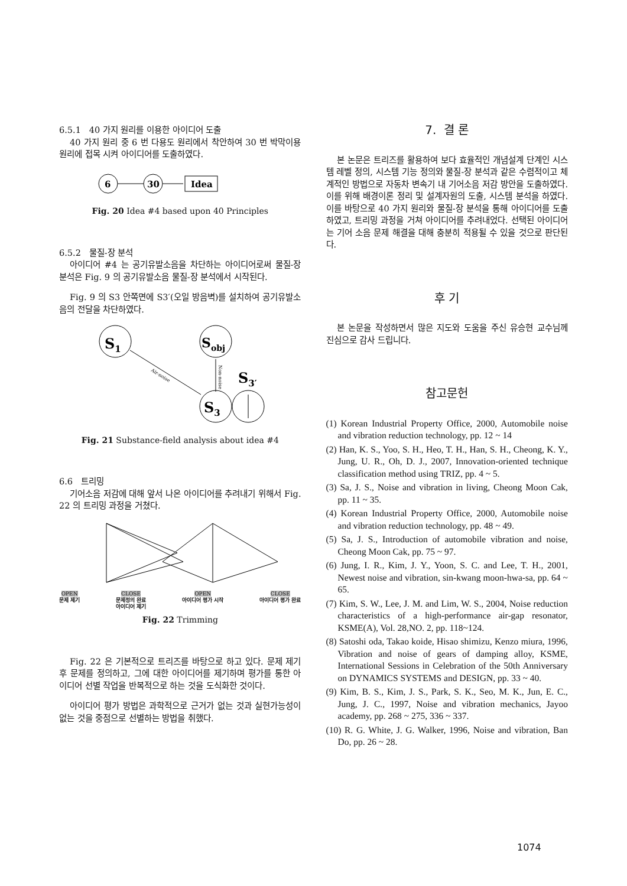6.5.1 40 가지 원리를 이용한 아이디어 도출
40 가지 원리 중 6 번 다용도 원리에서 착안하여 30 번 박막이용 원리에 접목 시켜 아이디어를 도출하였다.
6
30
Idea
Fig. 20 Idea #4 based upon 40 Principles
6.5.2 물질-장 분석
아이디어 #4 는 공기유발소음을 차단하는 아이디어로써 물질-장 분석은 Fig. 9 의 공기유발소음 물질-장 분석에서 시작된다.
Fig. 9 의 S3 안쪽면에 S3′(오일 방음벽)를 설치하여 공기유발소음의 전달을 차단하였다.
S1
Sobj
Air-noise
Non-noise
S3
S3′
Fig. 21 Substance-field analysis about idea #4
6.6 트리밍
기어소음 저감에 대해 앞서 나온 아이디어를 추려내기 위해서 Fig. 22 의 트리밍 과정을 거쳤다.
OPEN
문제 제기 CLOSE
문제정의 완료
아이디어 제기 OPEN
아이디어 평가 시작 CLOSE
아이디어 평가 완료
Fig. 22 Trimming
Fig. 22 은 기본적으로 트리즈를 바탕으로 하고 있다. 문제 제기 후 문제를 정의하고, 그에 대한 아이디어를 제기하며 평가를 통한 아이디어 선별 작업을 반복적으로 하는 것을 도식화한 것이다.
아이디어 평가 방법은 과학적으로 근거가 없는 것과 실현가능성이 없는 것을 중점으로 선별하는 방법을 취했다.
7. 결 론
본 논문은 트리즈를 활용하여 보다 효율적인 개념설계 단계인 시스템 레벨 정의, 시스템 기능 정의와 물질-장 분석과 같은 수렴적이고 체계적인 방법으로 자동차 변속기 내 기어소음 저감 방안을 도출하였다. 이를 위해 배경이론 정리 및 설계자원의 도출, 시스템 분석을 하였다. 이를 바탕으로 40 가지 원리와 물질-장 분석을 통해 아이디어를 도출하였고, 트리밍 과정을 거쳐 아이디어를 추려내었다. 선택된 아이디어는 기어 소음 문제 해결을 대해 충분히 적용될 수 있을 것으로 판단된다.
후 기
본 논문을 작성하면서 많은 지도와 도움을 주신 유승현 교수님께 진심으로 감사 드립니다.
참고문헌
(1) Korean Industrial Property Office, 2000, Automobile noise and vibration reduction technology, pp. 12 ~ 14
(2) Han, K. S., Yoo, S. H., Heo, T. H., Han, S. H., Cheong, K. Y., Jung, U. R., Oh, D. J., 2007, Innovation-oriented technique classification method using TRIZ, pp. 4 ~ 5.
(3) Sa, J. S., Noise and vibration in living, Cheong Moon Cak, pp. 11 ~ 35.
(4) Korean Industrial Property Office, 2000, Automobile noise and vibration reduction technology, pp. 48 ~ 49.
(5) Sa, J. S., Introduction of automobile vibration and noise, Cheong Moon Cak, pp. 75 ~ 97.
(6) Jung, I. R., Kim, J. Y., Yoon, S. C. and Lee, T. H., 2001, Newest noise and vibration, sin-kwang moon-hwa-sa, pp. 64 ~ 65.
(7) Kim, S. W., Lee, J. M. and Lim, W. S., 2004, Noise reduction characteristics of a high-performance air-gap resonator, KSME(A), Vol. 28,NO. 2, pp. 118~124.
(8) Satoshi oda, Takao koide, Hisao shimizu, Kenzo miura, 1996, Vibration and noise of gears of damping alloy, KSME, International Sessions in Celebration of the 50th Anniversary on DYNAMICS SYSTEMS and DESIGN, pp. 33 ~ 40.
(9) Kim, B. S., Kim, J. S., Park, S. K., Seo, M. K., Jun, E. C., Jung, J. C., 1997, Noise and vibration mechanics, Jayoo academy, pp. 268 ~ 275, 336 ~ 337.
(10) R. G. White, J. G. Walker, 1996, Noise and vibration, Ban Do, pp. 26 ~ 28.
1074